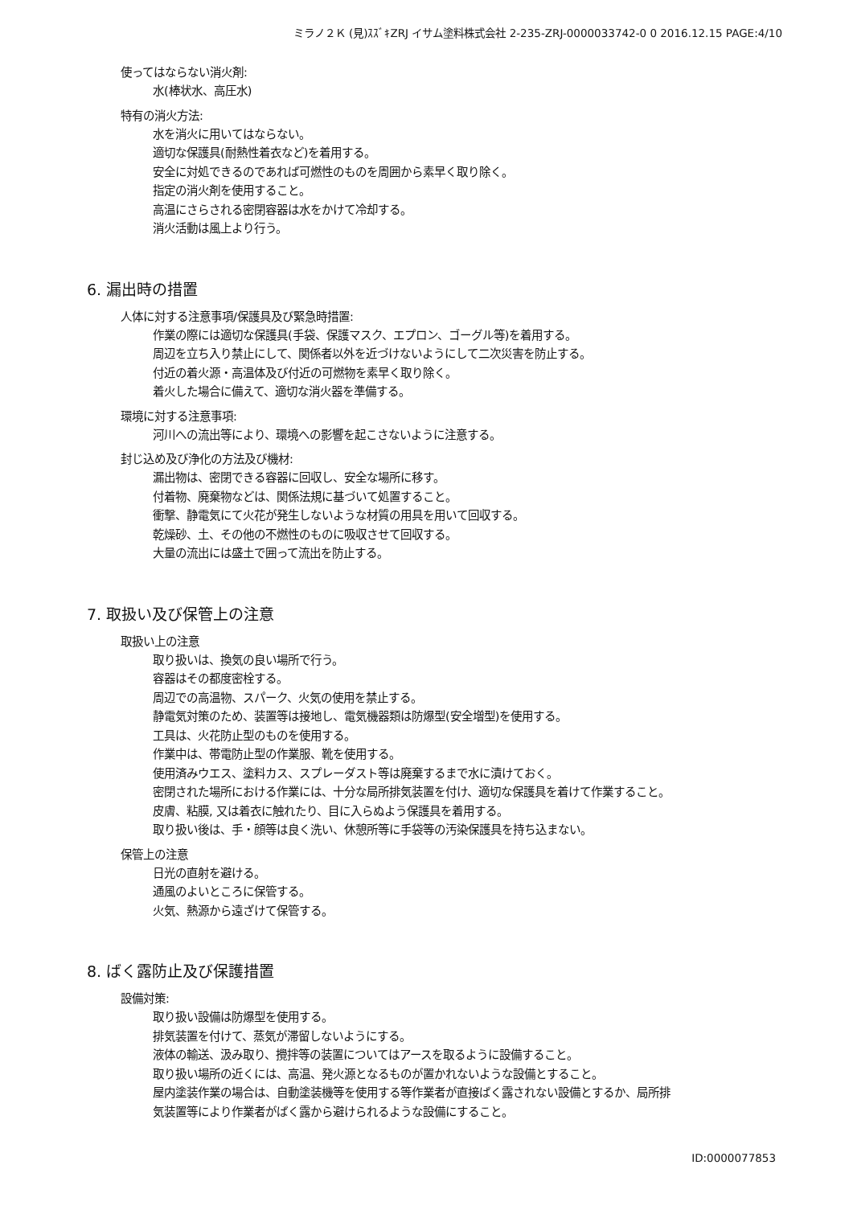ミラノ２Ｋ (見)ｽｽﾞｷZRJ イサム塗料株式会社 2-235-ZRJ-0000033742-0 0 2016.12.15 PAGE:4/10
使ってはならない消火剤:
水(棒状水、高圧水)
特有の消火方法:
水を消火に用いてはならない。
適切な保護具(耐熱性着衣など)を着用する。
安全に対処できるのであれば可燃性のものを周囲から素早く取り除く。
指定の消火剤を使用すること。
高温にさらされる密閉容器は水をかけて冷却する。
消火活動は風上より行う。
6. 漏出時の措置
人体に対する注意事項/保護具及び緊急時措置:
作業の際には適切な保護具(手袋、保護マスク、エプロン、ゴーグル等)を着用する。
周辺を立ち入り禁止にして、関係者以外を近づけないようにして二次災害を防止する。
付近の着火源・高温体及び付近の可燃物を素早く取り除く。
着火した場合に備えて、適切な消火器を準備する。
環境に対する注意事項:
河川への流出等により、環境への影響を起こさないように注意する。
封じ込め及び浄化の方法及び機材:
漏出物は、密閉できる容器に回収し、安全な場所に移す。
付着物、廃棄物などは、関係法規に基づいて処置すること。
衝撃、静電気にて火花が発生しないような材質の用具を用いて回収する。
乾燥砂、土、その他の不燃性のものに吸収させて回収する。
大量の流出には盛土で囲って流出を防止する。
7. 取扱い及び保管上の注意
取扱い上の注意
取り扱いは、換気の良い場所で行う。
容器はその都度密栓する。
周辺での高温物、スパーク、火気の使用を禁止する。
静電気対策のため、装置等は接地し、電気機器類は防爆型(安全増型)を使用する。
工具は、火花防止型のものを使用する。
作業中は、帯電防止型の作業服、靴を使用する。
使用済みウエス、塗料カス、スプレーダスト等は廃棄するまで水に漬けておく。
密閉された場所における作業には、十分な局所排気装置を付け、適切な保護具を着けて作業すること。
皮膚、粘膜, 又は着衣に触れたり、目に入らぬよう保護具を着用する。
取り扱い後は、手・顔等は良く洗い、休憩所等に手袋等の汚染保護具を持ち込まない。
保管上の注意
日光の直射を避ける。
通風のよいところに保管する。
火気、熱源から遠ざけて保管する。
8. ばく露防止及び保護措置
設備対策:
取り扱い設備は防爆型を使用する。
排気装置を付けて、蒸気が滞留しないようにする。
液体の輸送、汲み取り、攪拌等の装置についてはアースを取るように設備すること。
取り扱い場所の近くには、高温、発火源となるものが置かれないような設備とすること。
屋内塗装作業の場合は、自動塗装機等を使用する等作業者が直接ばく露されない設備とするか、局所排
気装置等により作業者がばく露から避けられるような設備にすること。
ID:0000077853